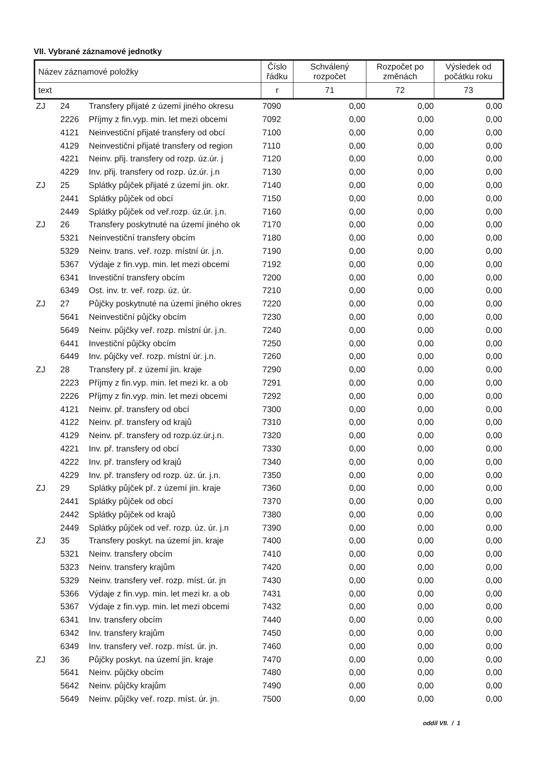VII. Vybrané záznamové jednotky
| Název záznamové položky | Číslo řádku | Schválený rozpočet | Rozpočet po změnách | Výsledek od počátku roku |
| --- | --- | --- | --- | --- |
| text | r | 71 | 72 | 73 |
| ZJ | 24 | Transfery přijaté z území jiného okresu | 7090 | 0,00 | 0,00 | 0,00 |
| | 2226 | Příjmy z fin.vyp. min. let mezi obcemi | 7092 | 0,00 | 0,00 | 0,00 |
| | 4121 | Neinvestiční přijaté transfery od obcí | 7100 | 0,00 | 0,00 | 0,00 |
| | 4129 | Neinvestiční přijaté transfery od region | 7110 | 0,00 | 0,00 | 0,00 |
| | 4221 | Neinv. přij. transfery od rozp. úz.úr. j | 7120 | 0,00 | 0,00 | 0,00 |
| | 4229 | Inv. přij. transfery od rozp. úz.úr. j.n | 7130 | 0,00 | 0,00 | 0,00 |
| ZJ | 25 | Splátky půjček přijaté z území jin. okr. | 7140 | 0,00 | 0,00 | 0,00 |
| | 2441 | Splátky půjček od obcí | 7150 | 0,00 | 0,00 | 0,00 |
| | 2449 | Splátky půjček od veř.rozp. úz.úr. j.n. | 7160 | 0,00 | 0,00 | 0,00 |
| ZJ | 26 | Transfery poskytnuté na území jiného ok | 7170 | 0,00 | 0,00 | 0,00 |
| | 5321 | Neinvestiční transfery obcím | 7180 | 0,00 | 0,00 | 0,00 |
| | 5329 | Neinv. trans. veř. rozp. místní úr. j.n. | 7190 | 0,00 | 0,00 | 0,00 |
| | 5367 | Výdaje z fin.vyp. min. let mezi obcemi | 7192 | 0,00 | 0,00 | 0,00 |
| | 6341 | Investiční transfery obcím | 7200 | 0,00 | 0,00 | 0,00 |
| | 6349 | Ost. inv. tr. veř. rozp. úz. úr. | 7210 | 0,00 | 0,00 | 0,00 |
| ZJ | 27 | Půjčky poskytnuté na území jiného okres | 7220 | 0,00 | 0,00 | 0,00 |
| | 5641 | Neinvestiční půjčky obcím | 7230 | 0,00 | 0,00 | 0,00 |
| | 5649 | Neinv. půjčky veř. rozp. místní úr. j.n. | 7240 | 0,00 | 0,00 | 0,00 |
| | 6441 | Investiční půjčky obcím | 7250 | 0,00 | 0,00 | 0,00 |
| | 6449 | Inv. půjčky veř. rozp. místní úr. j.n. | 7260 | 0,00 | 0,00 | 0,00 |
| ZJ | 28 | Transfery př. z území jin. kraje | 7290 | 0,00 | 0,00 | 0,00 |
| | 2223 | Příjmy z fin.vyp. min. let mezi kr. a ob | 7291 | 0,00 | 0,00 | 0,00 |
| | 2226 | Příjmy z fin.vyp. min. let mezi obcemi | 7292 | 0,00 | 0,00 | 0,00 |
| | 4121 | Neinv. př. transfery od obcí | 7300 | 0,00 | 0,00 | 0,00 |
| | 4122 | Neinv. př. transfery od krajů | 7310 | 0,00 | 0,00 | 0,00 |
| | 4129 | Neinv. př. transfery od rozp.úz.úr.j.n. | 7320 | 0,00 | 0,00 | 0,00 |
| | 4221 | Inv. př. transfery od obcí | 7330 | 0,00 | 0,00 | 0,00 |
| | 4222 | Inv. př. transfery od krajů | 7340 | 0,00 | 0,00 | 0,00 |
| | 4229 | Inv. př. transfery od rozp. úz. úr. j.n. | 7350 | 0,00 | 0,00 | 0,00 |
| ZJ | 29 | Splátky půjček př. z území jin. kraje | 7360 | 0,00 | 0,00 | 0,00 |
| | 2441 | Splátky půjček od obcí | 7370 | 0,00 | 0,00 | 0,00 |
| | 2442 | Splátky půjček od krajů | 7380 | 0,00 | 0,00 | 0,00 |
| | 2449 | Splátky půjček od veř. rozp. úz. úr. j.n | 7390 | 0,00 | 0,00 | 0,00 |
| ZJ | 35 | Transfery poskyt. na území jin. kraje | 7400 | 0,00 | 0,00 | 0,00 |
| | 5321 | Neinv. transfery obcím | 7410 | 0,00 | 0,00 | 0,00 |
| | 5323 | Neinv. transfery krajům | 7420 | 0,00 | 0,00 | 0,00 |
| | 5329 | Neinv. transfery veř. rozp. míst. úr. jn | 7430 | 0,00 | 0,00 | 0,00 |
| | 5366 | Výdaje z fin.vyp. min. let mezi kr. a ob | 7431 | 0,00 | 0,00 | 0,00 |
| | 5367 | Výdaje z fin.vyp. min. let mezi obcemi | 7432 | 0,00 | 0,00 | 0,00 |
| | 6341 | Inv. transfery obcím | 7440 | 0,00 | 0,00 | 0,00 |
| | 6342 | Inv. transfery krajům | 7450 | 0,00 | 0,00 | 0,00 |
| | 6349 | Inv. transfery veř. rozp. míst. úr. jn. | 7460 | 0,00 | 0,00 | 0,00 |
| ZJ | 36 | Půjčky poskyt. na území jin. kraje | 7470 | 0,00 | 0,00 | 0,00 |
| | 5641 | Neinv. půjčky obcím | 7480 | 0,00 | 0,00 | 0,00 |
| | 5642 | Neinv. půjčky krajům | 7490 | 0,00 | 0,00 | 0,00 |
| | 5649 | Neinv. půjčky veř. rozp. míst. úr. jn. | 7500 | 0,00 | 0,00 | 0,00 |
oddíl VII. / 1